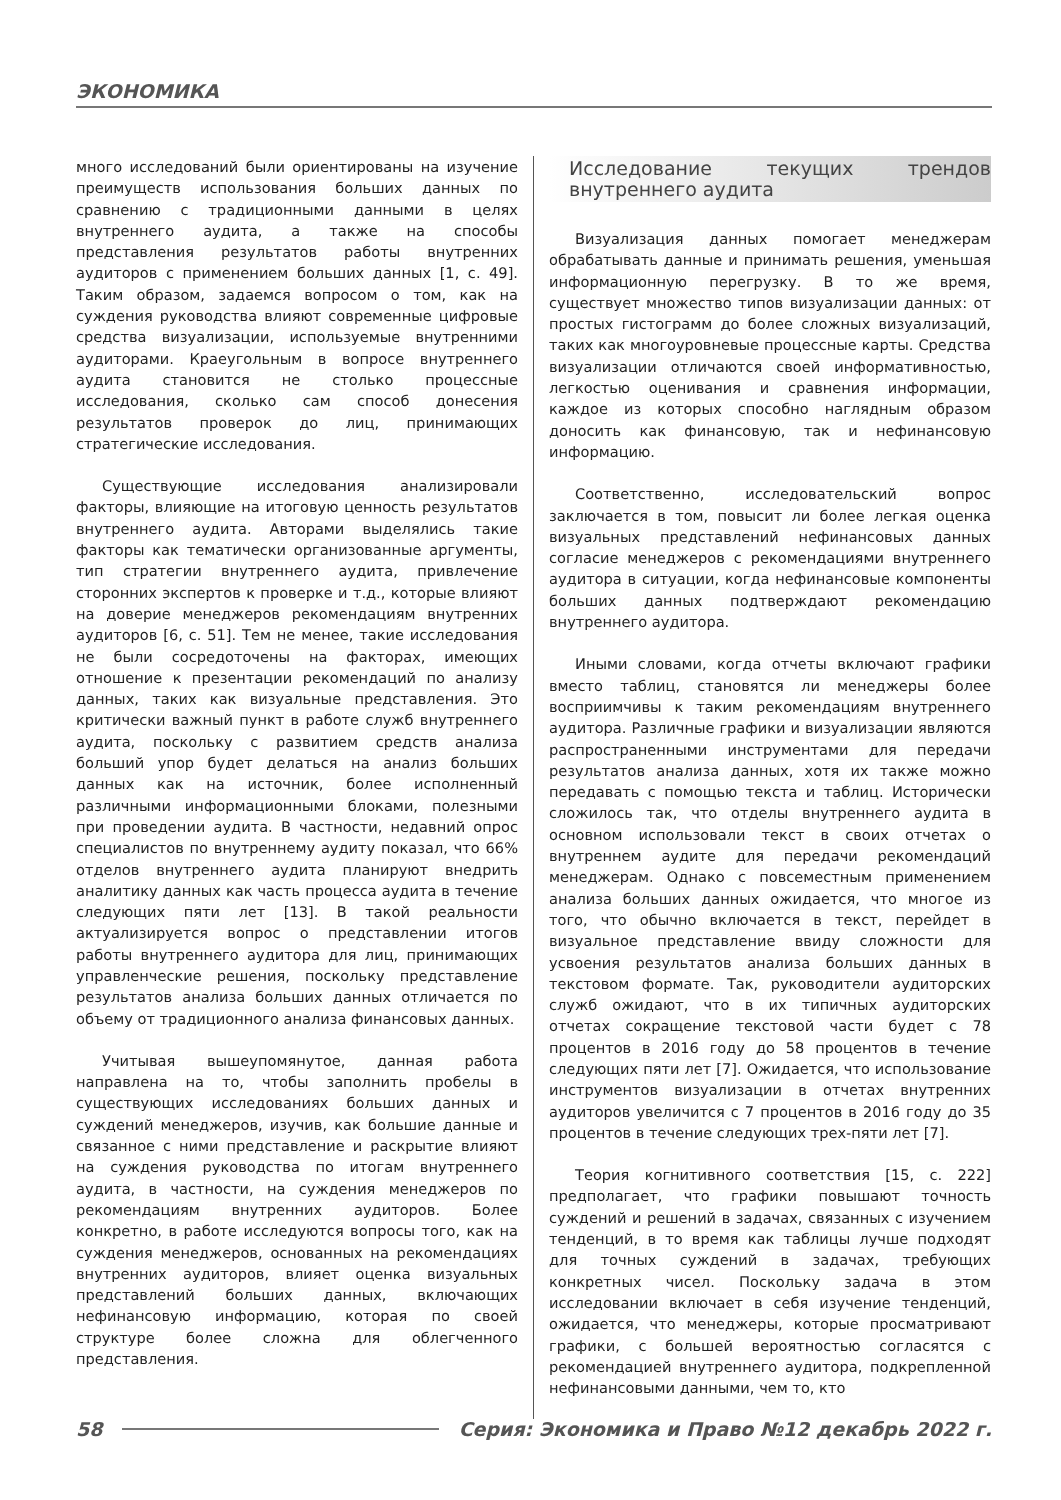ЭКОНОМИКА
много исследований были ориентированы на изучение преимуществ использования больших данных по сравнению с традиционными данными в целях внутреннего аудита, а также на способы представления результатов работы внутренних аудиторов с применением больших данных [1, с. 49]. Таким образом, задаемся вопросом о том, как на суждения руководства влияют современные цифровые средства визуализации, используемые внутренними аудиторами. Краеугольным в вопросе внутреннего аудита становится не столько процессные исследования, сколько сам способ донесения результатов проверок до лиц, принимающих стратегические исследования.
Существующие исследования анализировали факторы, влияющие на итоговую ценность результатов внутреннего аудита. Авторами выделялись такие факторы как тематически организованные аргументы, тип стратегии внутреннего аудита, привлечение сторонних экспертов к проверке и т.д., которые влияют на доверие менеджеров рекомендациям внутренних аудиторов [6, с. 51]. Тем не менее, такие исследования не были сосредоточены на факторах, имеющих отношение к презентации рекомендаций по анализу данных, таких как визуальные представления. Это критически важный пункт в работе служб внутреннего аудита, поскольку с развитием средств анализа больший упор будет делаться на анализ больших данных как на источник, более исполненный различными информационными блоками, полезными при проведении аудита. В частности, недавний опрос специалистов по внутреннему аудиту показал, что 66% отделов внутреннего аудита планируют внедрить аналитику данных как часть процесса аудита в течение следующих пяти лет [13]. В такой реальности актуализируется вопрос о представлении итогов работы внутреннего аудитора для лиц, принимающих управленческие решения, поскольку представление результатов анализа больших данных отличается по объему от традиционного анализа финансовых данных.
Учитывая вышеупомянутое, данная работа направлена на то, чтобы заполнить пробелы в существующих исследованиях больших данных и суждений менеджеров, изучив, как большие данные и связанное с ними представление и раскрытие влияют на суждения руководства по итогам внутреннего аудита, в частности, на суждения менеджеров по рекомендациям внутренних аудиторов. Более конкретно, в работе исследуются вопросы того, как на суждения менеджеров, основанных на рекомендациях внутренних аудиторов, влияет оценка визуальных представлений больших данных, включающих нефинансовую информацию, которая по своей структуре более сложна для облегченного представления.
Исследование текущих трендов внутреннего аудита
Визуализация данных помогает менеджерам обрабатывать данные и принимать решения, уменьшая информационную перегрузку. В то же время, существует множество типов визуализации данных: от простых гистограмм до более сложных визуализаций, таких как многоуровневые процессные карты. Средства визуализации отличаются своей информативностью, легкостью оценивания и сравнения информации, каждое из которых способно наглядным образом доносить как финансовую, так и нефинансовую информацию.
Соответственно, исследовательский вопрос заключается в том, повысит ли более легкая оценка визуальных представлений нефинансовых данных согласие менеджеров с рекомендациями внутреннего аудитора в ситуации, когда нефинансовые компоненты больших данных подтверждают рекомендацию внутреннего аудитора.
Иными словами, когда отчеты включают графики вместо таблиц, становятся ли менеджеры более восприимчивы к таким рекомендациям внутреннего аудитора. Различные графики и визуализации являются распространенными инструментами для передачи результатов анализа данных, хотя их также можно передавать с помощью текста и таблиц. Исторически сложилось так, что отделы внутреннего аудита в основном использовали текст в своих отчетах о внутреннем аудите для передачи рекомендаций менеджерам. Однако с повсеместным применением анализа больших данных ожидается, что многое из того, что обычно включается в текст, перейдет в визуальное представление ввиду сложности для усвоения результатов анализа больших данных в текстовом формате. Так, руководители аудиторских служб ожидают, что в их типичных аудиторских отчетах сокращение текстовой части будет с 78 процентов в 2016 году до 58 процентов в течение следующих пяти лет [7]. Ожидается, что использование инструментов визуализации в отчетах внутренних аудиторов увеличится с 7 процентов в 2016 году до 35 процентов в течение следующих трех-пяти лет [7].
Теория когнитивного соответствия [15, с. 222] предполагает, что графики повышают точность суждений и решений в задачах, связанных с изучением тенденций, в то время как таблицы лучше подходят для точных суждений в задачах, требующих конкретных чисел. Поскольку задача в этом исследовании включает в себя изучение тенденций, ожидается, что менеджеры, которые просматривают графики, с большей вероятностью согласятся с рекомендацией внутреннего аудитора, подкрепленной нефинансовыми данными, чем то, кто
58 Серия: Экономика и Право №12 декабрь 2022 г.